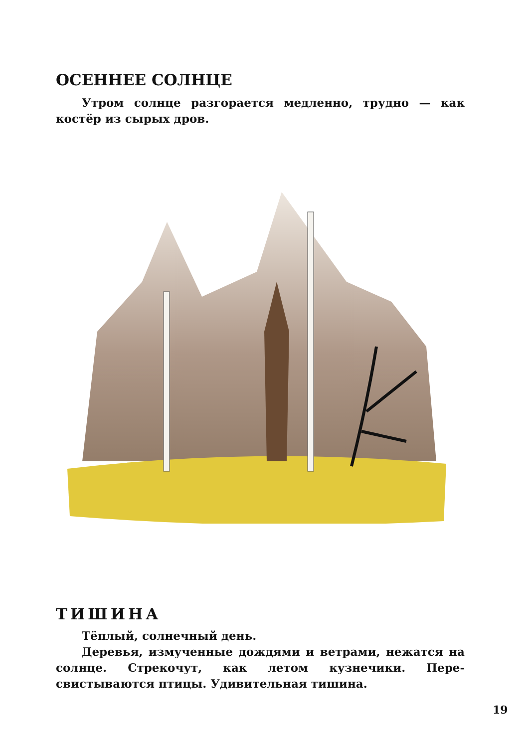ОСЕННЕЕ СОЛНЦЕ
Утром солнце разгорается медленно, трудно — как костёр из сырых дров.
ТИШИНА
Тёплый, солнечный день.
Деревья, измученные дождями и ветрами, нежатся на солнце. Стрекочут, как летом кузнечики. Пере­свистываются птицы. Удивительная тишина.
19